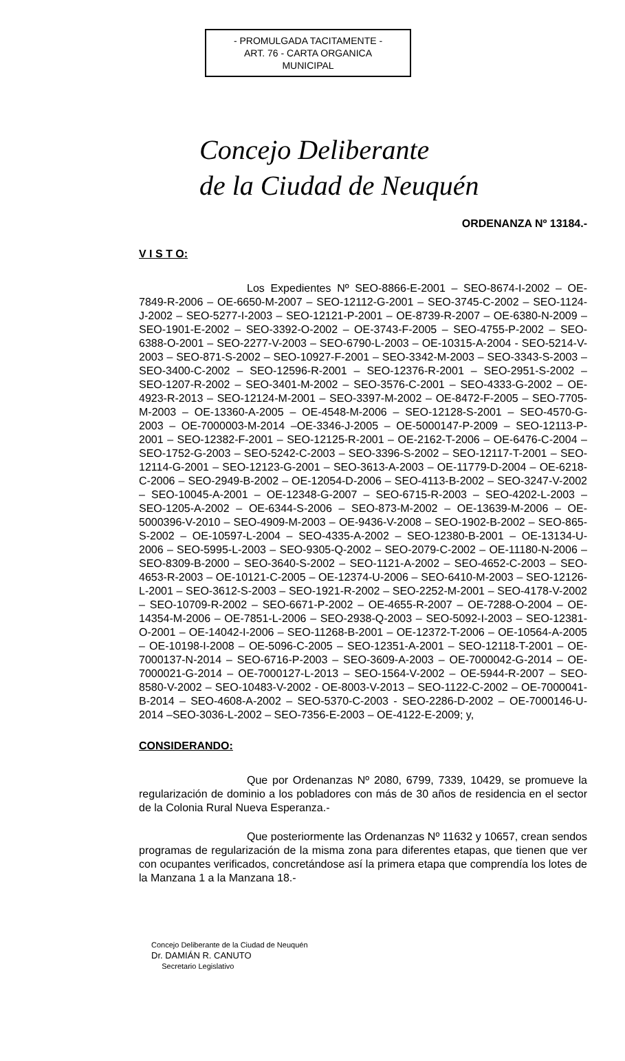- PROMULGADA TACITAMENTE -
ART. 76 - CARTA ORGANICA
MUNICIPAL
Concejo Deliberante
de la Ciudad de Neuquén
ORDENANZA Nº 13184.-
V I S T O:
Los Expedientes Nº SEO-8866-E-2001 – SEO-8674-I-2002 – OE-7849-R-2006 – OE-6650-M-2007 – SEO-12112-G-2001 – SEO-3745-C-2002 – SEO-1124-J-2002 – SEO-5277-I-2003 – SEO-12121-P-2001 – OE-8739-R-2007 – OE-6380-N-2009 – SEO-1901-E-2002 – SEO-3392-O-2002 – OE-3743-F-2005 – SEO-4755-P-2002 – SEO-6388-O-2001 – SEO-2277-V-2003 – SEO-6790-L-2003 – OE-10315-A-2004 - SEO-5214-V-2003 – SEO-871-S-2002 – SEO-10927-F-2001 – SEO-3342-M-2003 – SEO-3343-S-2003 – SEO-3400-C-2002 – SEO-12596-R-2001 – SEO-12376-R-2001 – SEO-2951-S-2002 – SEO-1207-R-2002 – SEO-3401-M-2002 – SEO-3576-C-2001 – SEO-4333-G-2002 – OE-4923-R-2013 – SEO-12124-M-2001 – SEO-3397-M-2002 – OE-8472-F-2005 – SEO-7705-M-2003 – OE-13360-A-2005 – OE-4548-M-2006 – SEO-12128-S-2001 – SEO-4570-G-2003 – OE-7000003-M-2014 –OE-3346-J-2005 – OE-5000147-P-2009 – SEO-12113-P-2001 – SEO-12382-F-2001 – SEO-12125-R-2001 – OE-2162-T-2006 – OE-6476-C-2004 – SEO-1752-G-2003 – SEO-5242-C-2003 – SEO-3396-S-2002 – SEO-12117-T-2001 – SEO-12114-G-2001 – SEO-12123-G-2001 – SEO-3613-A-2003 – OE-11779-D-2004 – OE-6218-C-2006 – SEO-2949-B-2002 – OE-12054-D-2006 – SEO-4113-B-2002 – SEO-3247-V-2002 – SEO-10045-A-2001 – OE-12348-G-2007 – SEO-6715-R-2003 – SEO-4202-L-2003 – SEO-1205-A-2002 – OE-6344-S-2006 – SEO-873-M-2002 – OE-13639-M-2006 – OE-5000396-V-2010 – SEO-4909-M-2003 – OE-9436-V-2008 – SEO-1902-B-2002 – SEO-865-S-2002 – OE-10597-L-2004 – SEO-4335-A-2002 – SEO-12380-B-2001 – OE-13134-U-2006 – SEO-5995-L-2003 – SEO-9305-Q-2002 – SEO-2079-C-2002 – OE-11180-N-2006 – SEO-8309-B-2000 – SEO-3640-S-2002 – SEO-1121-A-2002 – SEO-4652-C-2003 – SEO-4653-R-2003 – OE-10121-C-2005 – OE-12374-U-2006 – SEO-6410-M-2003 – SEO-12126-L-2001 – SEO-3612-S-2003 – SEO-1921-R-2002 – SEO-2252-M-2001 – SEO-4178-V-2002 – SEO-10709-R-2002 – SEO-6671-P-2002 – OE-4655-R-2007 – OE-7288-O-2004 – OE-14354-M-2006 – OE-7851-L-2006 – SEO-2938-Q-2003 – SEO-5092-I-2003 – SEO-12381-O-2001 – OE-14042-I-2006 – SEO-11268-B-2001 – OE-12372-T-2006 – OE-10564-A-2005 – OE-10198-I-2008 – OE-5096-C-2005 – SEO-12351-A-2001 – SEO-12118-T-2001 – OE-7000137-N-2014 – SEO-6716-P-2003 – SEO-3609-A-2003 – OE-7000042-G-2014 – OE-7000021-G-2014 – OE-7000127-L-2013 – SEO-1564-V-2002 – OE-5944-R-2007 – SEO-8580-V-2002 – SEO-10483-V-2002 - OE-8003-V-2013 – SEO-1122-C-2002 – OE-7000041-B-2014 – SEO-4608-A-2002 – SEO-5370-C-2003 - SEO-2286-D-2002 – OE-7000146-U-2014 –SEO-3036-L-2002 – SEO-7356-E-2003 – OE-4122-E-2009; y,
CONSIDERANDO:
Que por Ordenanzas Nº 2080, 6799, 7339, 10429, se promueve la regularización de dominio a los pobladores con más de 30 años de residencia en el sector de la Colonia Rural Nueva Esperanza.-
Que posteriormente las Ordenanzas Nº 11632 y 10657, crean sendos programas de regularización de la misma zona para diferentes etapas, que tienen que ver con ocupantes verificados, concretándose así la primera etapa que comprendía los lotes de la Manzana 1 a la Manzana 18.-
Concejo Deliberante de la Ciudad de Neuquén
Dr. DAMIÁN R. CANUTO
Secretario Legislativo